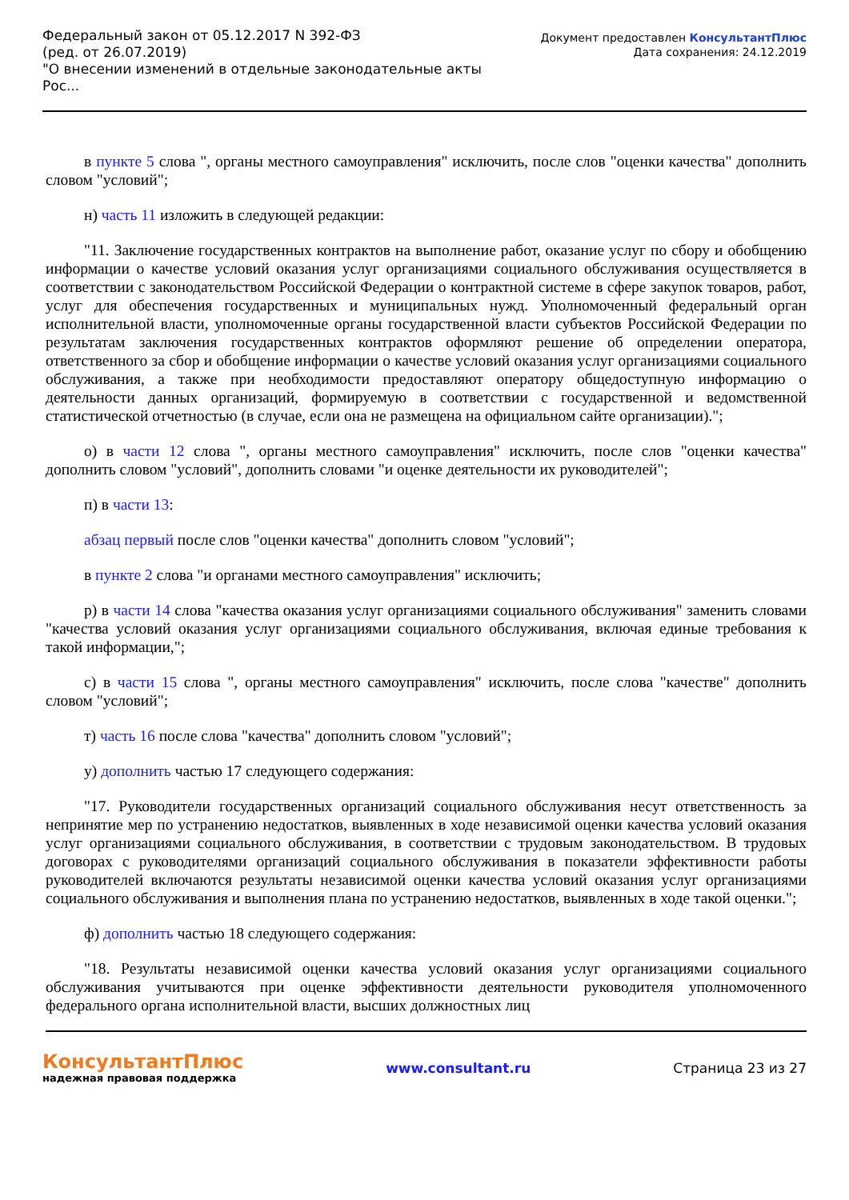Федеральный закон от 05.12.2017 N 392-ФЗ
(ред. от 26.07.2019)
"О внесении изменений в отдельные законодательные акты
Рос...
Документ предоставлен КонсультантПлюс
Дата сохранения: 24.12.2019
в пункте 5 слова ", органы местного самоуправления" исключить, после слов "оценки качества" дополнить словом "условий";
н) часть 11 изложить в следующей редакции:
"11. Заключение государственных контрактов на выполнение работ, оказание услуг по сбору и обобщению информации о качестве условий оказания услуг организациями социального обслуживания осуществляется в соответствии с законодательством Российской Федерации о контрактной системе в сфере закупок товаров, работ, услуг для обеспечения государственных и муниципальных нужд. Уполномоченный федеральный орган исполнительной власти, уполномоченные органы государственной власти субъектов Российской Федерации по результатам заключения государственных контрактов оформляют решение об определении оператора, ответственного за сбор и обобщение информации о качестве условий оказания услуг организациями социального обслуживания, а также при необходимости предоставляют оператору общедоступную информацию о деятельности данных организаций, формируемую в соответствии с государственной и ведомственной статистической отчетностью (в случае, если она не размещена на официальном сайте организации).";
о) в части 12 слова ", органы местного самоуправления" исключить, после слов "оценки качества" дополнить словом "условий", дополнить словами "и оценке деятельности их руководителей";
п) в части 13:
абзац первый после слов "оценки качества" дополнить словом "условий";
в пункте 2 слова "и органами местного самоуправления" исключить;
р) в части 14 слова "качества оказания услуг организациями социального обслуживания" заменить словами "качества условий оказания услуг организациями социального обслуживания, включая единые требования к такой информации,";
с) в части 15 слова ", органы местного самоуправления" исключить, после слова "качестве" дополнить словом "условий";
т) часть 16 после слова "качества" дополнить словом "условий";
у) дополнить частью 17 следующего содержания:
"17. Руководители государственных организаций социального обслуживания несут ответственность за непринятие мер по устранению недостатков, выявленных в ходе независимой оценки качества условий оказания услуг организациями социального обслуживания, в соответствии с трудовым законодательством. В трудовых договорах с руководителями организаций социального обслуживания в показатели эффективности работы руководителей включаются результаты независимой оценки качества условий оказания услуг организациями социального обслуживания и выполнения плана по устранению недостатков, выявленных в ходе такой оценки.";
ф) дополнить частью 18 следующего содержания:
"18. Результаты независимой оценки качества условий оказания услуг организациями социального обслуживания учитываются при оценке эффективности деятельности руководителя уполномоченного федерального органа исполнительной власти, высших должностных лиц
КонсультантПлюс
надежная правовая поддержка
www.consultant.ru Страница 23 из 27